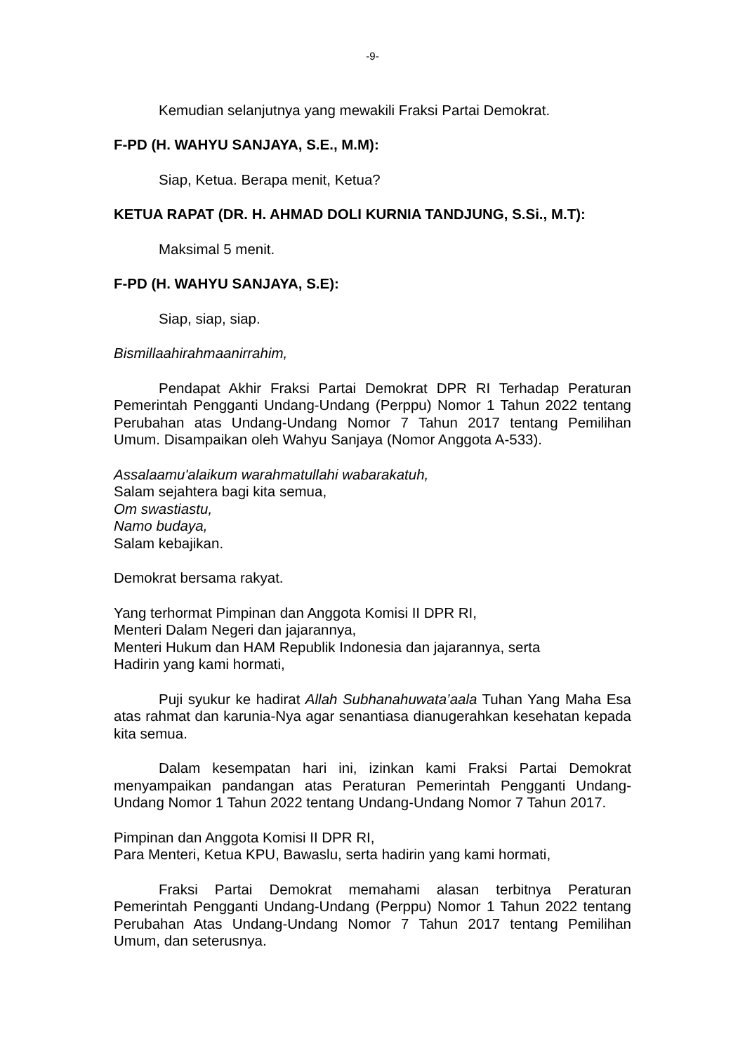-9-
Kemudian selanjutnya yang mewakili Fraksi Partai Demokrat.
F-PD (H. WAHYU SANJAYA, S.E., M.M):
Siap, Ketua. Berapa menit, Ketua?
KETUA RAPAT (DR. H. AHMAD DOLI KURNIA TANDJUNG, S.Si., M.T):
Maksimal 5 menit.
F-PD (H. WAHYU SANJAYA, S.E):
Siap, siap, siap.
Bismillaahirahmaanirrahim,
Pendapat Akhir Fraksi Partai Demokrat DPR RI Terhadap Peraturan Pemerintah Pengganti Undang-Undang (Perppu) Nomor 1 Tahun 2022 tentang Perubahan atas Undang-Undang Nomor 7 Tahun 2017 tentang Pemilihan Umum. Disampaikan oleh Wahyu Sanjaya (Nomor Anggota A-533).
Assalaamu'alaikum warahmatullahi wabarakatuh,
Salam sejahtera bagi kita semua,
Om swastiastu,
Namo budaya,
Salam kebajikan.
Demokrat bersama rakyat.
Yang terhormat Pimpinan dan Anggota Komisi II DPR RI,
Menteri Dalam Negeri dan jajarannya,
Menteri Hukum dan HAM Republik Indonesia dan jajarannya, serta
Hadirin yang kami hormati,
Puji syukur ke hadirat Allah Subhanahuwata’aala Tuhan Yang Maha Esa atas rahmat dan karunia-Nya agar senantiasa dianugerahkan kesehatan kepada kita semua.
Dalam kesempatan hari ini, izinkan kami Fraksi Partai Demokrat menyampaikan pandangan atas Peraturan Pemerintah Pengganti Undang-Undang Nomor 1 Tahun 2022 tentang Undang-Undang Nomor 7 Tahun 2017.
Pimpinan dan Anggota Komisi II DPR RI,
Para Menteri, Ketua KPU, Bawaslu, serta hadirin yang kami hormati,
Fraksi Partai Demokrat memahami alasan terbitnya Peraturan Pemerintah Pengganti Undang-Undang (Perppu) Nomor 1 Tahun 2022 tentang Perubahan Atas Undang-Undang Nomor 7 Tahun 2017 tentang Pemilihan Umum, dan seterusnya.